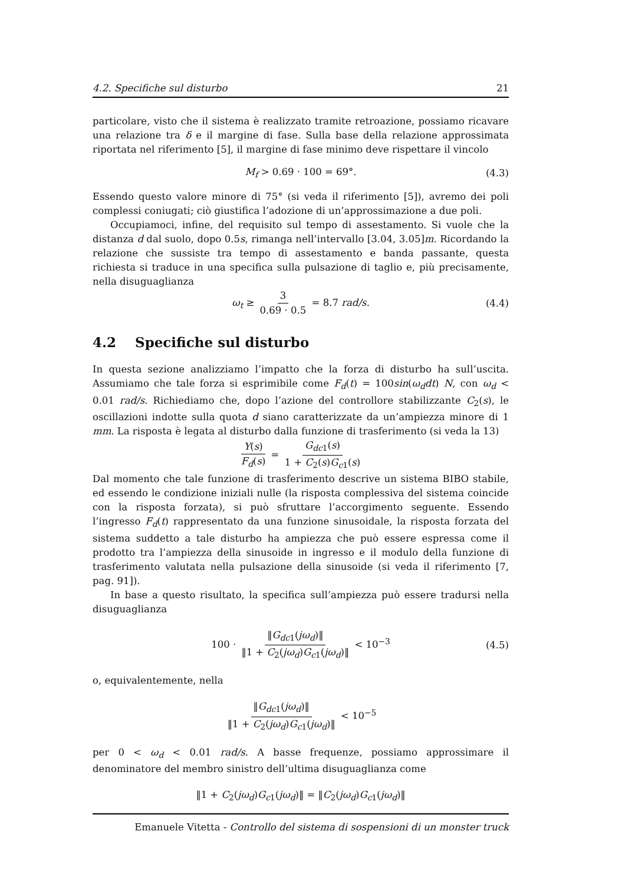4.2. Specifiche sul disturbo 21
particolare, visto che il sistema è realizzato tramite retroazione, possiamo ricavare una relazione tra δ e il margine di fase. Sulla base della relazione approssimata riportata nel riferimento [5], il margine di fase minimo deve rispettare il vincolo
M<sub>f</sub> > 0.69 · 100 = 69°. (4.3)
Essendo questo valore minore di 75° (si veda il riferimento [5]), avremo dei poli complessi coniugati; ciò giustifica l’adozione di un’approssimazione a due poli.
Occupiamoci, infine, del requisito sul tempo di assestamento. Si vuole che la distanza d dal suolo, dopo 0.5s, rimanga nell’intervallo [3.04, 3.05]m. Ricordando la relazione che sussiste tra tempo di assestamento e banda passante, questa richiesta si traduce in una specifica sulla pulsazione di taglio e, più precisamente, nella disuguaglianza
ω<sub>t</sub> ≥ 3 0.69 · 0.5 = 8.7 rad/s. (4.4)
4.2 Specifiche sul disturbo
In questa sezione analizziamo l’impatto che la forza di disturbo ha sull’uscita. Assumiamo che tale forza si esprimibile come F<sub>d</sub>(t) = 100sin(ω<sub>d</sub>dt) N, con ω<sub>d</sub> < 0.01 rad/s. Richiediamo che, dopo l’azione del controllore stabilizzante C<sub>2</sub>(s), le oscillazioni indotte sulla quota d siano caratterizzate da un’ampiezza minore di 1 mm. La risposta è legata al disturbo dalla funzione di trasferimento (si veda la 13)
Y(s) F<sub>d</sub>(s) = G<sub>dc</sub><sub>1</sub>(s) 1 + C<sub>2</sub>(s)G<sub>c</sub><sub>1</sub>(s)
Dal momento che tale funzione di trasferimento descrive un sistema BIBO stabile, ed essendo le condizione iniziali nulle (la risposta complessiva del sistema coincide con la risposta forzata), si può sfruttare l’accorgimento seguente. Essendo l’ingresso F<sub>d</sub>(t) rappresentato da una funzione sinusoidale, la risposta forzata del sistema suddetto a tale disturbo ha ampiezza che può essere espressa come il prodotto tra l’ampiezza della sinusoide in ingresso e il modulo della funzione di trasferimento valutata nella pulsazione della sinusoide (si veda il riferimento [7, pag. 91]).
In base a questo risultato, la specifica sull’ampiezza può essere tradursi nella disuguaglianza
100 · ‖G<sub>dc</sub><sub>1</sub>(jω<sub>d</sub>)‖ ‖1 + C<sub>2</sub>(jω<sub>d</sub>)G<sub>c</sub><sub>1</sub>(jω<sub>d</sub>)‖ < 10<sup>−3</sup> (4.5)
o, equivalentemente, nella
‖G<sub>dc</sub><sub>1</sub>(jω<sub>d</sub>)‖ ‖1 + C<sub>2</sub>(jω<sub>d</sub>)G<sub>c</sub><sub>1</sub>(jω<sub>d</sub>)‖ < 10<sup>−5</sup>
per 0 < ω<sub>d</sub> < 0.01 rad/s. A basse frequenze, possiamo approssimare il denominatore del membro sinistro dell’ultima disuguaglianza come
‖1 + C<sub>2</sub>(jω<sub>d</sub>)G<sub>c</sub><sub>1</sub>(jω<sub>d</sub>)‖ = ‖C<sub>2</sub>(jω<sub>d</sub>)G<sub>c</sub><sub>1</sub>(jω<sub>d</sub>)‖
Emanuele Vitetta - Controllo del sistema di sospensioni di un monster truck